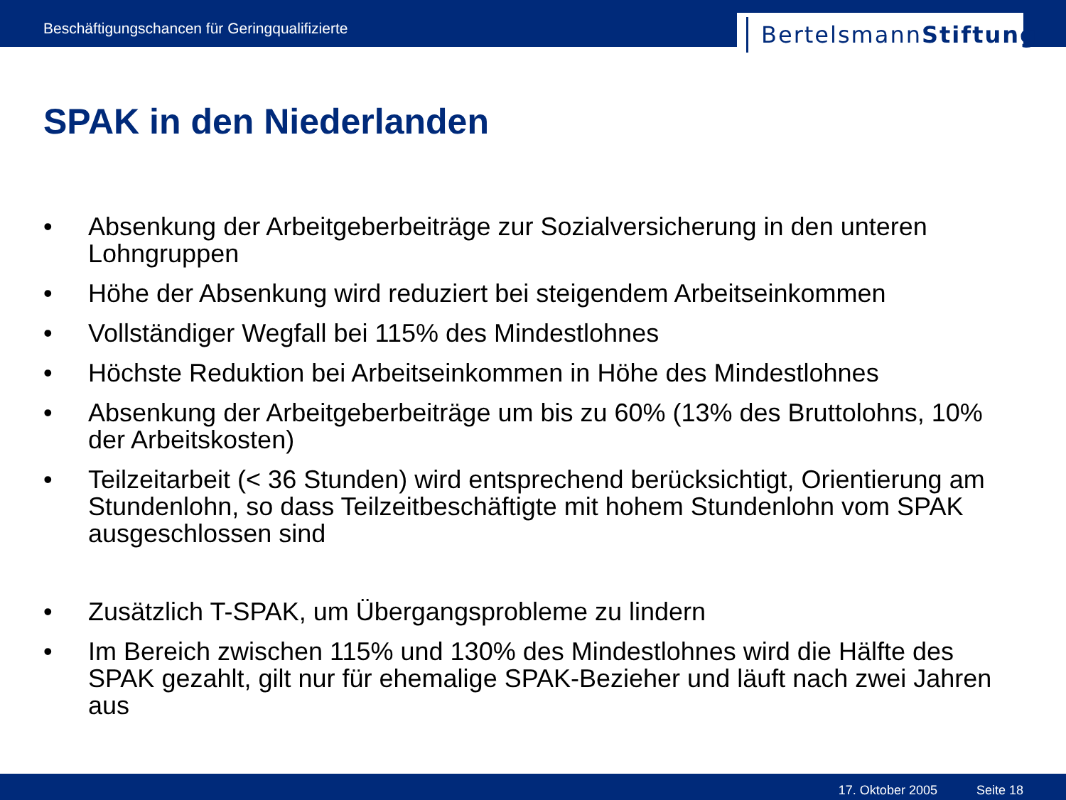Beschäftigungschancen für Geringqualifizierte
BertelsmannStiftung
SPAK in den Niederlanden
• Absenkung der Arbeitgeberbeiträge zur Sozialversicherung in den unteren Lohngruppen
• Höhe der Absenkung wird reduziert bei steigendem Arbeitseinkommen
• Vollständiger Wegfall bei 115% des Mindestlohnes
• Höchste Reduktion bei Arbeitseinkommen in Höhe des Mindestlohnes
• Absenkung der Arbeitgeberbeiträge um bis zu 60% (13% des Bruttolohns, 10% der Arbeitskosten)
• Teilzeitarbeit (< 36 Stunden) wird entsprechend berücksichtigt, Orientierung am Stundenlohn, so dass Teilzeitbeschäftigte mit hohem Stundenlohn vom SPAK ausgeschlossen sind
• Zusätzlich T-SPAK, um Übergangsprobleme zu lindern
• Im Bereich zwischen 115% und 130% des Mindestlohnes wird die Hälfte des SPAK gezahlt, gilt nur für ehemalige SPAK-Bezieher und läuft nach zwei Jahren aus
17. Oktober 2005 Seite 18